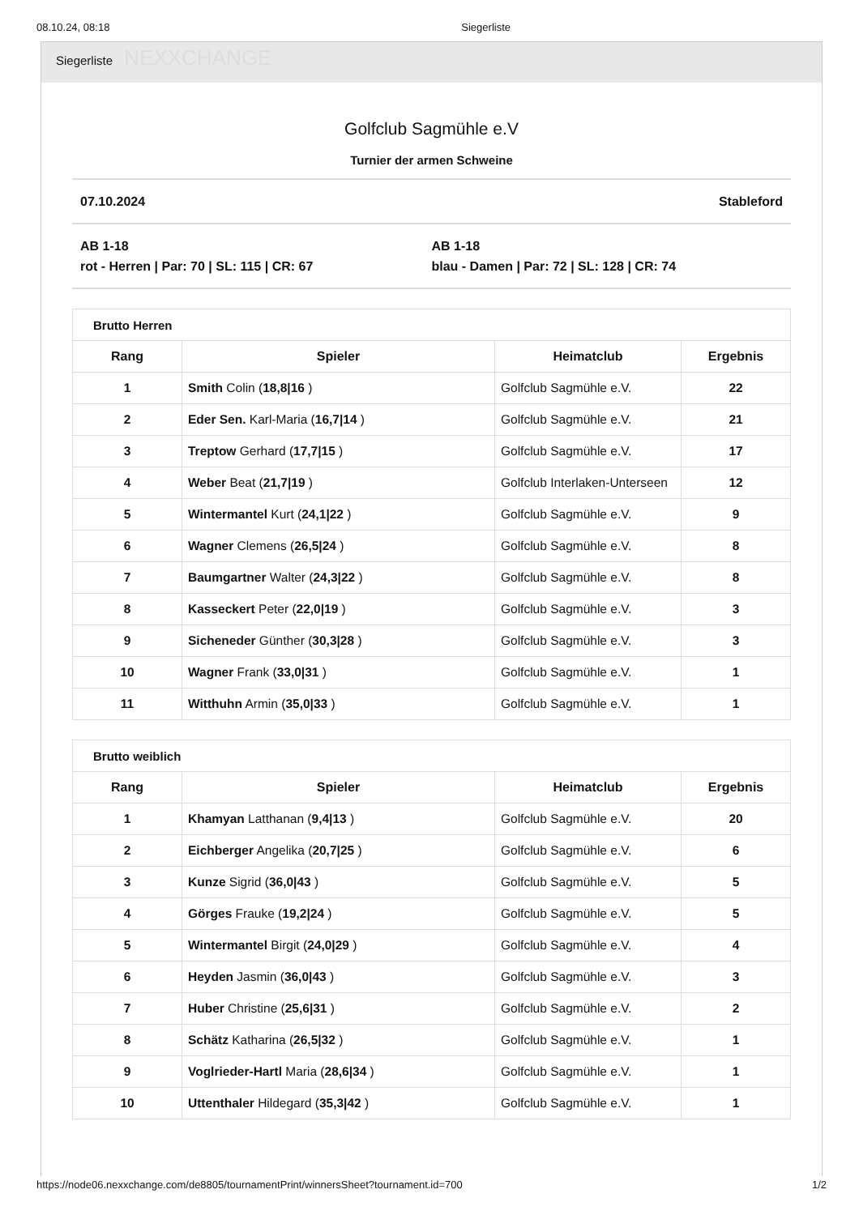08.10.24, 08:18 Siegerliste
Siegerliste NEXXCHANGE
Golfclub Sagmühle e.V
Turnier der armen Schweine
07.10.2024 Stableford
AB 1-18
rot - Herren | Par: 70 | SL: 115 | CR: 67
AB 1-18
blau - Damen | Par: 72 | SL: 128 | CR: 74
| Brutto Herren | | | |
| --- | --- | --- | --- |
| Rang | Spieler | Heimatclub | Ergebnis |
| 1 | Smith Colin ( 18,8/16 ) | Golfclub Sagmühle e.V. | 22 |
| 2 | Eder Sen. Karl-Maria ( 16,7/14 ) | Golfclub Sagmühle e.V. | 21 |
| 3 | Treptow Gerhard ( 17,7/15 ) | Golfclub Sagmühle e.V. | 17 |
| 4 | Weber Beat ( 21,7/19 ) | Golfclub Interlaken-Unterseen | 12 |
| 5 | Wintermantel Kurt ( 24,1/22 ) | Golfclub Sagmühle e.V. | 9 |
| 6 | Wagner Clemens ( 26,5/24 ) | Golfclub Sagmühle e.V. | 8 |
| 7 | Baumgartner Walter ( 24,3/22 ) | Golfclub Sagmühle e.V. | 8 |
| 8 | Kasseckert Peter ( 22,0/19 ) | Golfclub Sagmühle e.V. | 3 |
| 9 | Sicheneder Günther ( 30,3/28 ) | Golfclub Sagmühle e.V. | 3 |
| 10 | Wagner Frank ( 33,0/31 ) | Golfclub Sagmühle e.V. | 1 |
| 11 | Witthuhn Armin ( 35,0/33 ) | Golfclub Sagmühle e.V. | 1 |
| Brutto weiblich | | | |
| --- | --- | --- | --- |
| Rang | Spieler | Heimatclub | Ergebnis |
| 1 | Khamyan Latthanan ( 9,4/13 ) | Golfclub Sagmühle e.V. | 20 |
| 2 | Eichberger Angelika ( 20,7/25 ) | Golfclub Sagmühle e.V. | 6 |
| 3 | Kunze Sigrid ( 36,0/43 ) | Golfclub Sagmühle e.V. | 5 |
| 4 | Görges Frauke ( 19,2/24 ) | Golfclub Sagmühle e.V. | 5 |
| 5 | Wintermantel Birgit ( 24,0/29 ) | Golfclub Sagmühle e.V. | 4 |
| 6 | Heyden Jasmin ( 36,0/43 ) | Golfclub Sagmühle e.V. | 3 |
| 7 | Huber Christine ( 25,6/31 ) | Golfclub Sagmühle e.V. | 2 |
| 8 | Schätz Katharina ( 26,5/32 ) | Golfclub Sagmühle e.V. | 1 |
| 9 | Voglrieder-Hartl Maria ( 28,6/34 ) | Golfclub Sagmühle e.V. | 1 |
| 10 | Uttenthaler Hildegard ( 35,3/42 ) | Golfclub Sagmühle e.V. | 1 |
https://node06.nexxchange.com/de8805/tournamentPrint/winnersSheet?tournament.id=700 1/2